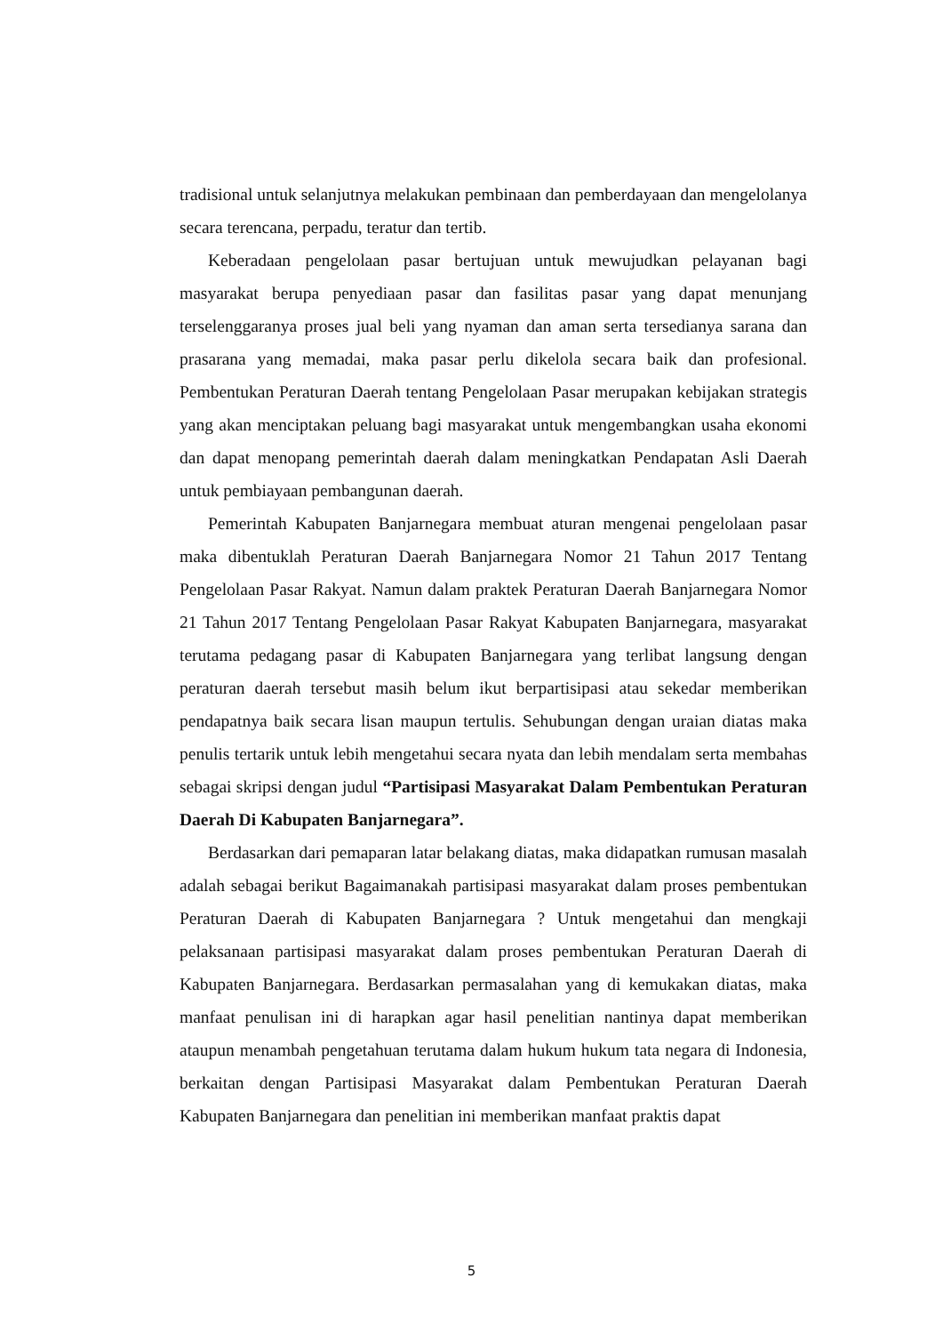tradisional untuk selanjutnya melakukan pembinaan dan pemberdayaan dan mengelolanya secara terencana, perpadu, teratur dan tertib.
Keberadaan pengelolaan pasar bertujuan untuk mewujudkan pelayanan bagi masyarakat berupa penyediaan pasar dan fasilitas pasar yang dapat menunjang terselenggaranya proses jual beli yang nyaman dan aman serta tersedianya sarana dan prasarana yang memadai, maka pasar perlu dikelola secara baik dan profesional. Pembentukan Peraturan Daerah tentang Pengelolaan Pasar merupakan kebijakan strategis yang akan menciptakan peluang bagi masyarakat untuk mengembangkan usaha ekonomi dan dapat menopang pemerintah daerah dalam meningkatkan Pendapatan Asli Daerah untuk pembiayaan pembangunan daerah.
Pemerintah Kabupaten Banjarnegara membuat aturan mengenai pengelolaan pasar maka dibentuklah Peraturan Daerah Banjarnegara Nomor 21 Tahun 2017 Tentang Pengelolaan Pasar Rakyat. Namun dalam praktek Peraturan Daerah Banjarnegara Nomor 21 Tahun 2017 Tentang Pengelolaan Pasar Rakyat Kabupaten Banjarnegara, masyarakat terutama pedagang pasar di Kabupaten Banjarnegara yang terlibat langsung dengan peraturan daerah tersebut masih belum ikut berpartisipasi atau sekedar memberikan pendapatnya baik secara lisan maupun tertulis. Sehubungan dengan uraian diatas maka penulis tertarik untuk lebih mengetahui secara nyata dan lebih mendalam serta membahas sebagai skripsi dengan judul “Partisipasi Masyarakat Dalam Pembentukan Peraturan Daerah Di Kabupaten Banjarnegara”.
Berdasarkan dari pemaparan latar belakang diatas, maka didapatkan rumusan masalah adalah sebagai berikut Bagaimanakah partisipasi masyarakat dalam proses pembentukan Peraturan Daerah di Kabupaten Banjarnegara ? Untuk mengetahui dan mengkaji pelaksanaan partisipasi masyarakat dalam proses pembentukan Peraturan Daerah di Kabupaten Banjarnegara. Berdasarkan permasalahan yang di kemukakan diatas, maka manfaat penulisan ini di harapkan agar hasil penelitian nantinya dapat memberikan ataupun menambah pengetahuan terutama dalam hukum hukum tata negara di Indonesia, berkaitan dengan Partisipasi Masyarakat dalam Pembentukan Peraturan Daerah Kabupaten Banjarnegara dan penelitian ini memberikan manfaat praktis dapat
5